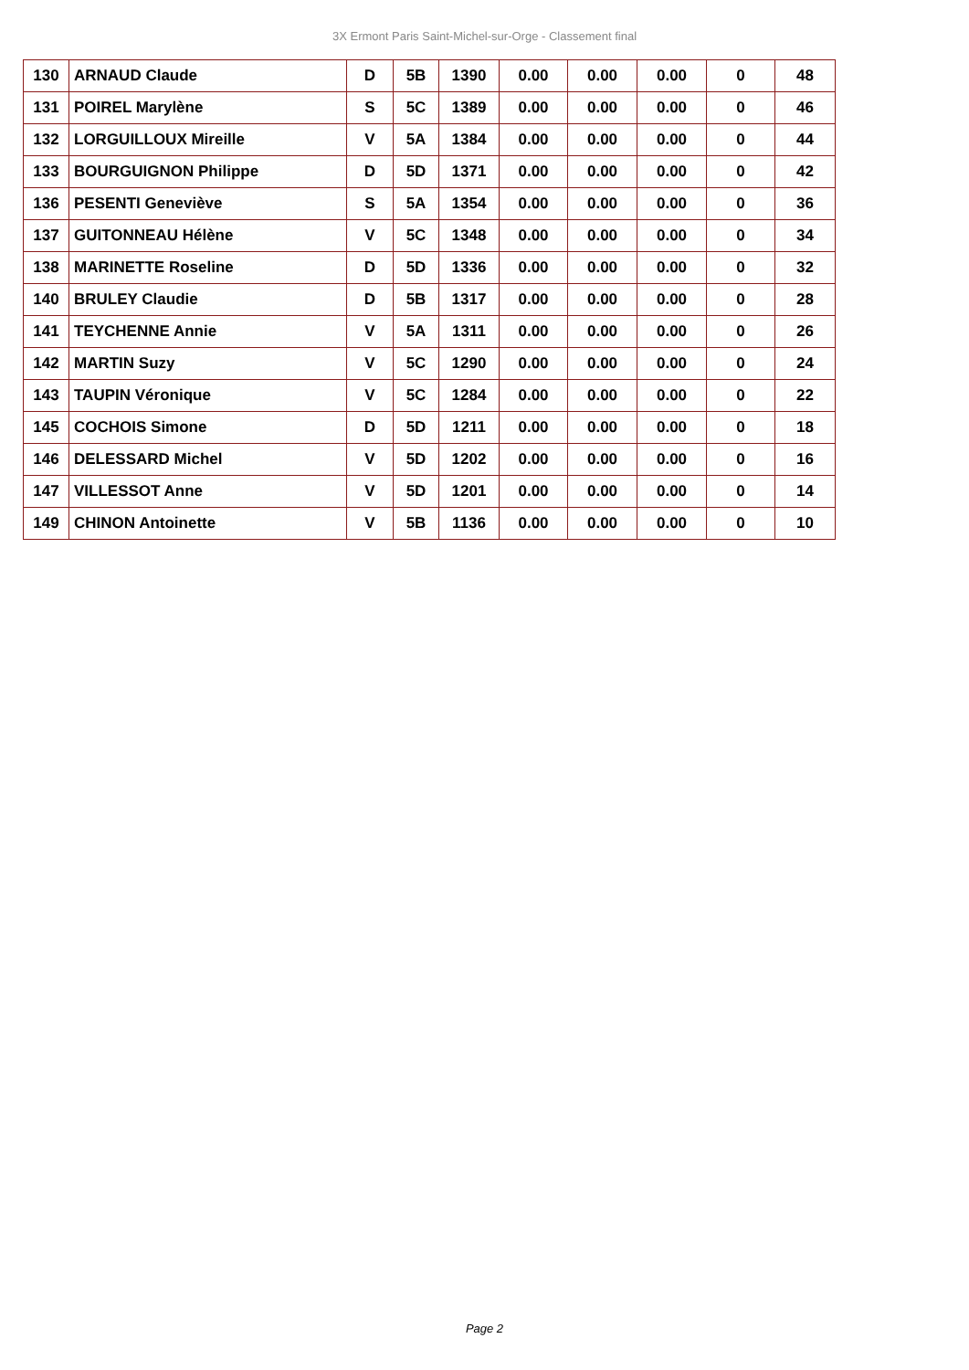3X Ermont Paris Saint-Michel-sur-Orge - Classement final
| 130 | ARNAUD Claude | D | 5B | 1390 | 0.00 | 0.00 | 0.00 | 0 | 48 |
| 131 | POIREL Marylène | S | 5C | 1389 | 0.00 | 0.00 | 0.00 | 0 | 46 |
| 132 | LORGUILLOUX Mireille | V | 5A | 1384 | 0.00 | 0.00 | 0.00 | 0 | 44 |
| 133 | BOURGUIGNON Philippe | D | 5D | 1371 | 0.00 | 0.00 | 0.00 | 0 | 42 |
| 136 | PESENTI Geneviève | S | 5A | 1354 | 0.00 | 0.00 | 0.00 | 0 | 36 |
| 137 | GUITONNEAU Hélène | V | 5C | 1348 | 0.00 | 0.00 | 0.00 | 0 | 34 |
| 138 | MARINETTE Roseline | D | 5D | 1336 | 0.00 | 0.00 | 0.00 | 0 | 32 |
| 140 | BRULEY Claudie | D | 5B | 1317 | 0.00 | 0.00 | 0.00 | 0 | 28 |
| 141 | TEYCHENNE Annie | V | 5A | 1311 | 0.00 | 0.00 | 0.00 | 0 | 26 |
| 142 | MARTIN Suzy | V | 5C | 1290 | 0.00 | 0.00 | 0.00 | 0 | 24 |
| 143 | TAUPIN Véronique | V | 5C | 1284 | 0.00 | 0.00 | 0.00 | 0 | 22 |
| 145 | COCHOIS Simone | D | 5D | 1211 | 0.00 | 0.00 | 0.00 | 0 | 18 |
| 146 | DELESSARD Michel | V | 5D | 1202 | 0.00 | 0.00 | 0.00 | 0 | 16 |
| 147 | VILLESSOT Anne | V | 5D | 1201 | 0.00 | 0.00 | 0.00 | 0 | 14 |
| 149 | CHINON Antoinette | V | 5B | 1136 | 0.00 | 0.00 | 0.00 | 0 | 10 |
Page 2